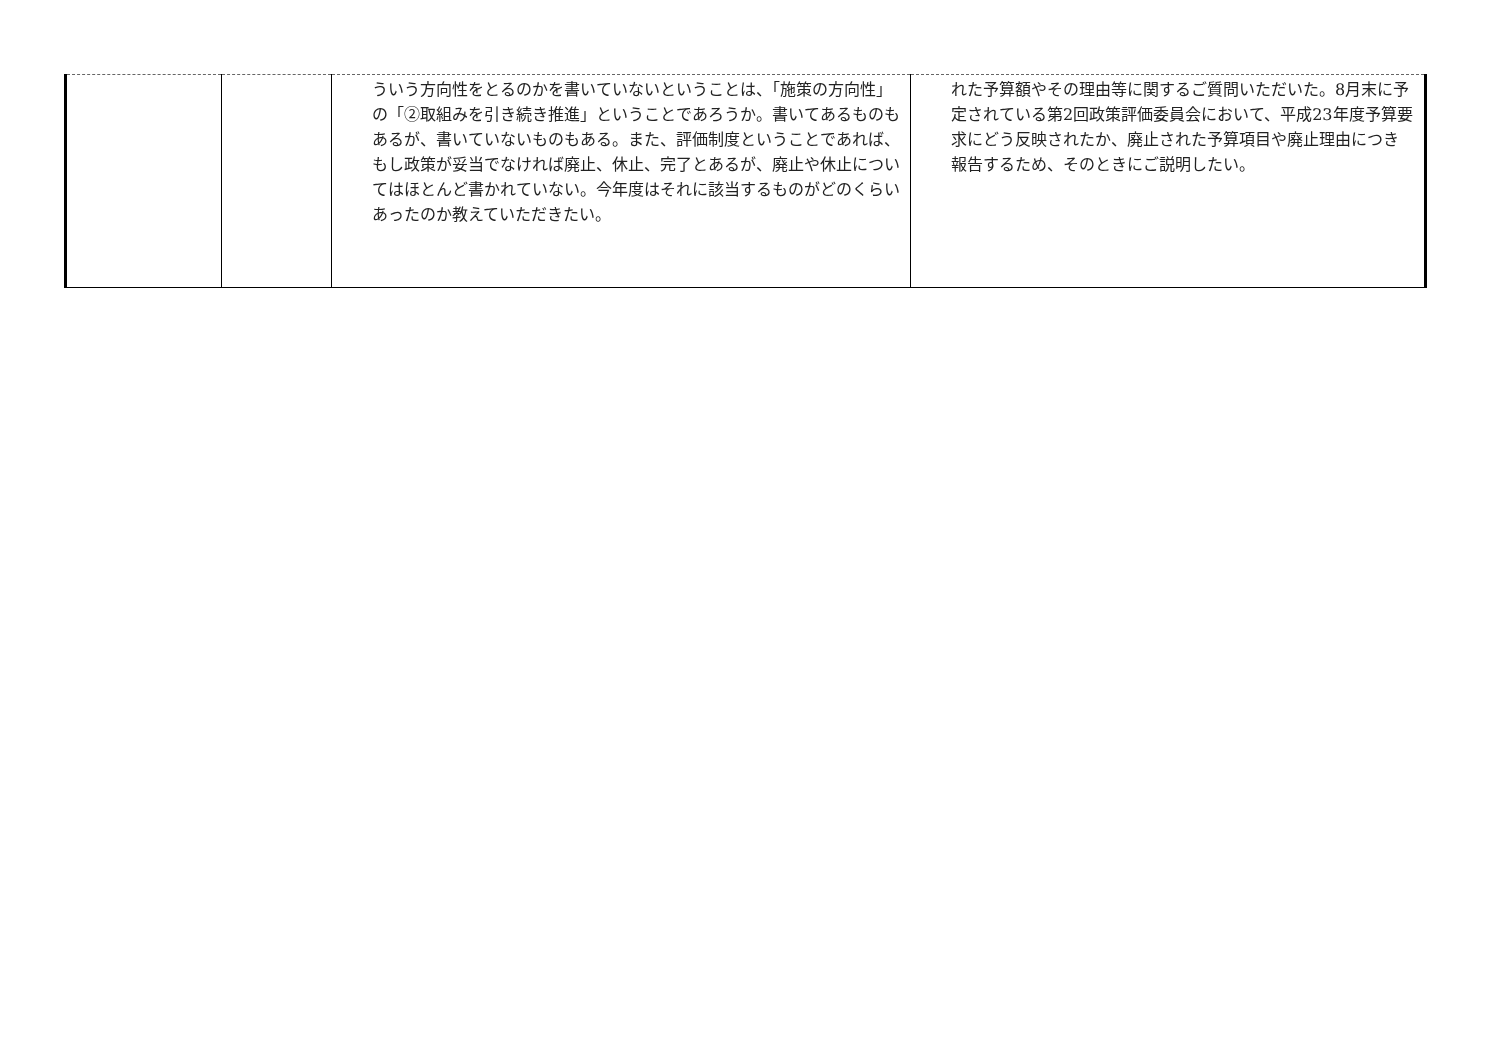| | | ういう方向性をとるのかを書いていないということは、「施策の方向性」の「②取組みを引き続き推進」ということであろうか。書いてあるものもあるが、書いていないものもある。また、評価制度ということであれば、もし政策が妥当でなければ廃止、休止、完了とあるが、廃止や休止についてはほとんど書かれていない。今年度はそれに該当するものがどのくらいあったのか教えていただきたい。 | れた予算額やその理由等に関するご質問いただいた。8月末に予定されている第2回政策評価委員会において、平成23年度予算要求にどう反映されたか、廃止された予算項目や廃止理由につき報告するため、そのときにご説明したい。 |